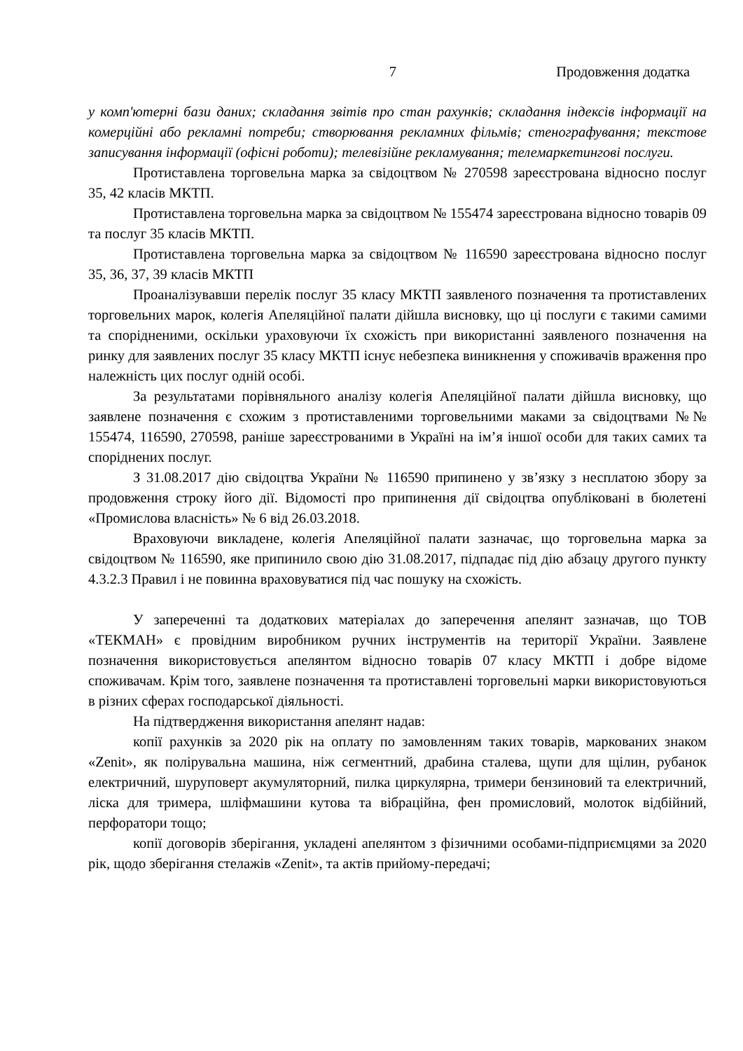7 Продовження додатка
у комп'ютерні бази даних; складання звітів про стан рахунків; складання індексів інформації на комерційні або рекламні потреби; створювання рекламних фільмів; стенографування; текстове записування інформації (офісні роботи); телевізійне рекламування; телемаркетингові послуги.
Протиставлена торговельна марка за свідоцтвом № 270598 зареєстрована відносно послуг 35, 42 класів МКТП.
Протиставлена торговельна марка за свідоцтвом № 155474 зареєстрована відносно товарів 09 та послуг 35 класів МКТП.
Протиставлена торговельна марка за свідоцтвом № 116590 зареєстрована відносно послуг 35, 36, 37, 39 класів МКТП
Проаналізувавши перелік послуг 35 класу МКТП заявленого позначення та протиставлених торговельних марок, колегія Апеляційної палати дійшла висновку, що ці послуги є такими самими та спорідненими, оскільки ураховуючи їх схожість при використанні заявленого позначення на ринку для заявлених послуг 35 класу МКТП існує небезпека виникнення у споживачів враження про належність цих послуг одній особі.
За результатами порівняльного аналізу колегія Апеляційної палати дійшла висновку, що заявлене позначення є схожим з протиставленими торговельними маками за свідоцтвами №№ 155474, 116590, 270598, раніше зареєстрованими в Україні на ім’я іншої особи для таких самих та споріднених послуг.
З 31.08.2017 дію свідоцтва України № 116590 припинено у зв’язку з несплатою збору за продовження строку його дії. Відомості про припинення дії свідоцтва опубліковані в бюлетені «Промислова власність» № 6 від 26.03.2018.
Враховуючи викладене, колегія Апеляційної палати зазначає, що торговельна марка за свідоцтвом № 116590, яке припинило свою дію 31.08.2017, підпадає під дію абзацу другого пункту 4.3.2.3 Правил і не повинна враховуватися під час пошуку на схожість.
У запереченні та додаткових матеріалах до заперечення апелянт зазначав, що ТОВ «ТЕКМАН» є провідним виробником ручних інструментів на території України. Заявлене позначення використовується апелянтом відносно товарів 07 класу МКТП і добре відоме споживачам. Крім того, заявлене позначення та протиставлені торговельні марки використовуються в різних сферах господарської діяльності.
На підтвердження використання апелянт надав:
копії рахунків за 2020 рік на оплату по замовленням таких товарів, маркованих знаком «Zenit», як полірувальна машина, ніж сегментний, драбина сталева, щупи для щілин, рубанок електричний, шуруповерт акумуляторний, пилка циркулярна, тримери бензиновий та електричний, ліска для тримера, шліфмашини кутова та вібраційна, фен промисловий, молоток відбійний, перфоратори тощо;
копії договорів зберігання, укладені апелянтом з фізичними особами-підприємцями за 2020 рік, щодо зберігання стелажів «Zenit», та актів прийому-передачі;